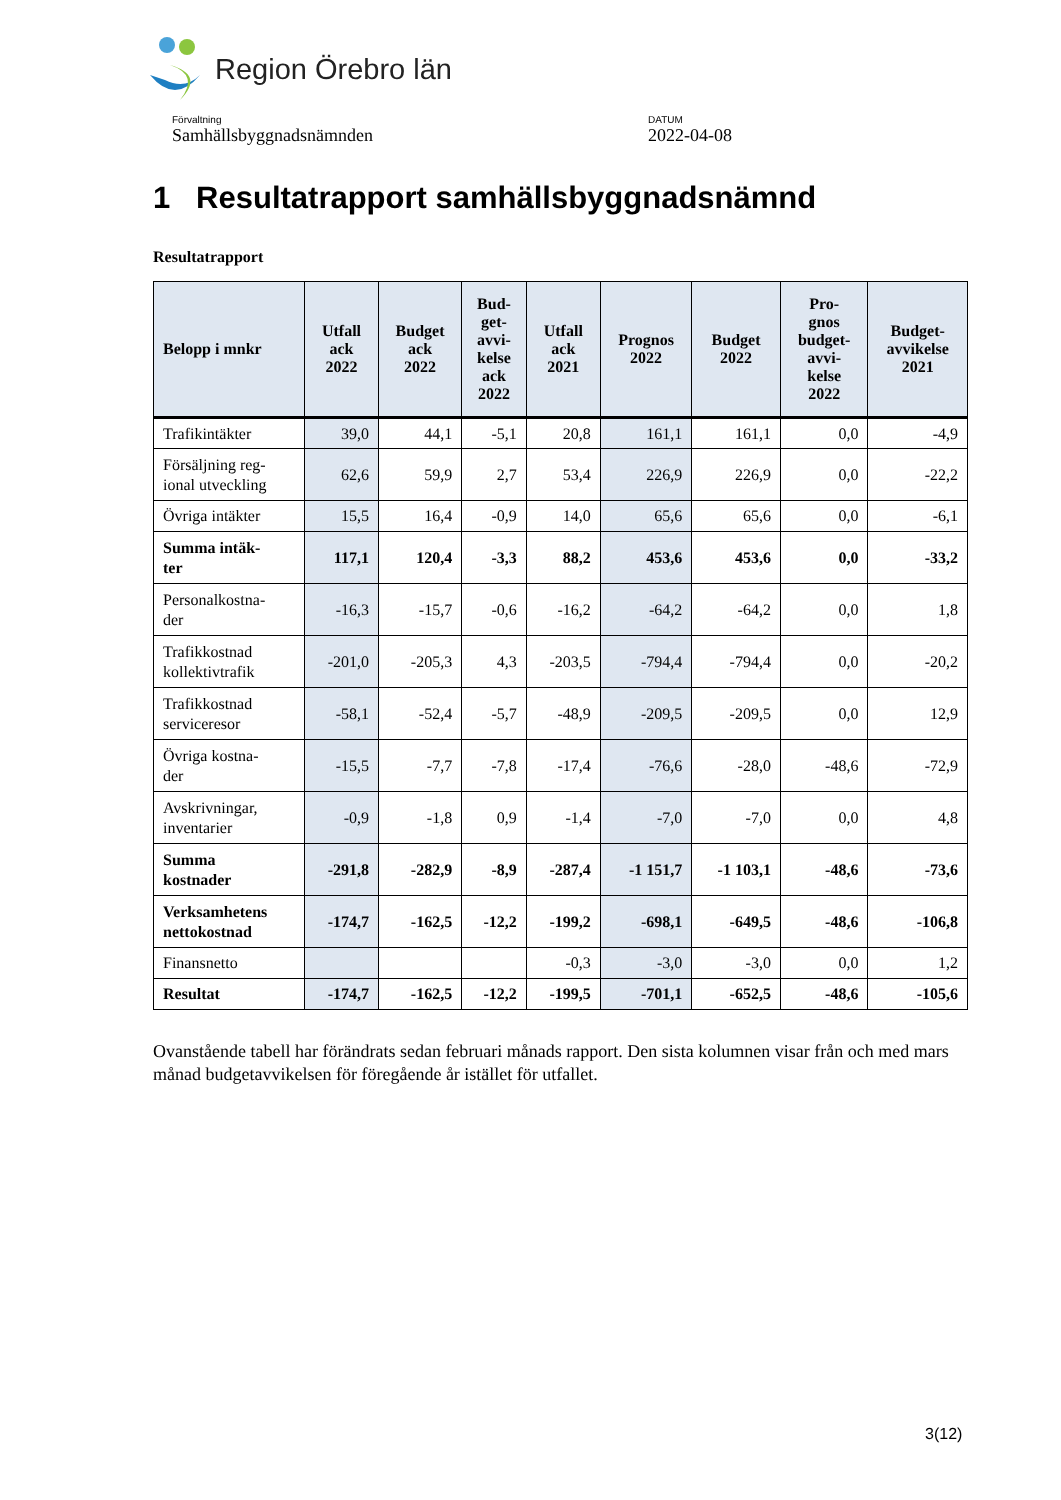Region Örebro län
Förvaltning
Samhällsbyggnadsnämnden
DATUM
2022-04-08
1 Resultatrapport samhällsbyggnadsnämnd
Resultatrapport
| Belopp i mnkr | Utfall ack 2022 | Budget ack 2022 | Bud- get- avvi- kelse ack 2022 | Utfall ack 2021 | Prognos 2022 | Budget 2022 | Pro- gnos budget- avvi- kelse 2022 | Budget- avvikelse 2021 |
| --- | --- | --- | --- | --- | --- | --- | --- | --- |
| Trafikintäkter | 39,0 | 44,1 | -5,1 | 20,8 | 161,1 | 161,1 | 0,0 | -4,9 |
| Försäljning reg- ional utveckling | 62,6 | 59,9 | 2,7 | 53,4 | 226,9 | 226,9 | 0,0 | -22,2 |
| Övriga intäkter | 15,5 | 16,4 | -0,9 | 14,0 | 65,6 | 65,6 | 0,0 | -6,1 |
| Summa intäk- ter | 117,1 | 120,4 | -3,3 | 88,2 | 453,6 | 453,6 | 0,0 | -33,2 |
| Personalkostna- der | -16,3 | -15,7 | -0,6 | -16,2 | -64,2 | -64,2 | 0,0 | 1,8 |
| Trafikkostnad kollektivtrafik | -201,0 | -205,3 | 4,3 | -203,5 | -794,4 | -794,4 | 0,0 | -20,2 |
| Trafikkostnad serviceresor | -58,1 | -52,4 | -5,7 | -48,9 | -209,5 | -209,5 | 0,0 | 12,9 |
| Övriga kostna- der | -15,5 | -7,7 | -7,8 | -17,4 | -76,6 | -28,0 | -48,6 | -72,9 |
| Avskrivningar, inventarier | -0,9 | -1,8 | 0,9 | -1,4 | -7,0 | -7,0 | 0,0 | 4,8 |
| Summa kostnader | -291,8 | -282,9 | -8,9 | -287,4 | -1 151,7 | -1 103,1 | -48,6 | -73,6 |
| Verksamhetens nettokostnad | -174,7 | -162,5 | -12,2 | -199,2 | -698,1 | -649,5 | -48,6 | -106,8 |
| Finansnetto | | | | -0,3 | -3,0 | -3,0 | 0,0 | 1,2 |
| Resultat | -174,7 | -162,5 | -12,2 | -199,5 | -701,1 | -652,5 | -48,6 | -105,6 |
Ovanstående tabell har förändrats sedan februari månads rapport. Den sista kolumnen visar från och med mars månad budgetavvikelsen för föregående år istället för utfallet.
3(12)